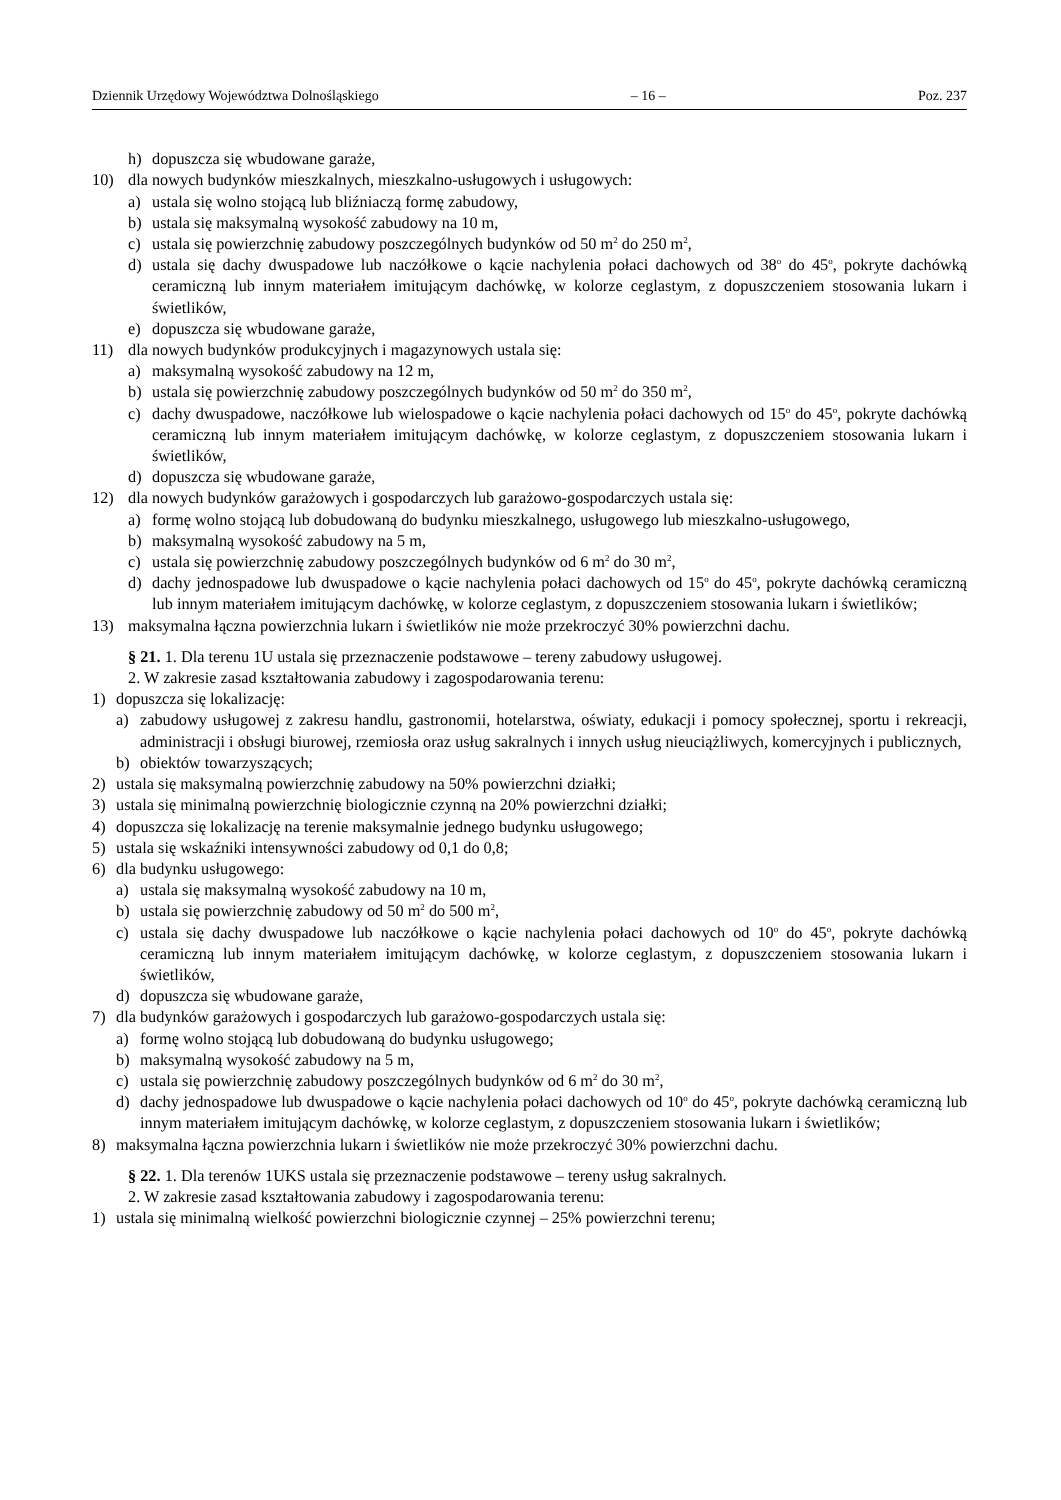Dziennik Urzędowy Województwa Dolnośląskiego – 16 – Poz. 237
h) dopuszcza się wbudowane garaże,
10) dla nowych budynków mieszkalnych, mieszkalno-usługowych i usługowych:
a) ustala się wolno stojącą lub bliźniaczą formę zabudowy,
b) ustala się maksymalną wysokość zabudowy na 10 m,
c) ustala się powierzchnię zabudowy poszczególnych budynków od 50 m<sup>2</sup> do 250 m<sup>2</sup>,
d) ustala się dachy dwuspadowe lub naczółkowe o kącie nachylenia połaci dachowych od 38<sup>o</sup> do 45<sup>o</sup>, pokryte dachówką ceramiczną lub innym materiałem imitującym dachówkę, w kolorze ceglastym, z dopuszczeniem stosowania lukarn i świetlików,
e) dopuszcza się wbudowane garaże,
11) dla nowych budynków produkcyjnych i magazynowych ustala się:
a) maksymalną wysokość zabudowy na 12 m,
b) ustala się powierzchnię zabudowy poszczególnych budynków od 50 m<sup>2</sup> do 350 m<sup>2</sup>,
c) dachy dwuspadowe, naczółkowe lub wielospadowe o kącie nachylenia połaci dachowych od 15<sup>o</sup> do 45<sup>o</sup>, pokryte dachówką ceramiczną lub innym materiałem imitującym dachówkę, w kolorze ceglastym, z dopuszczeniem stosowania lukarn i świetlików,
d) dopuszcza się wbudowane garaże,
12) dla nowych budynków garażowych i gospodarczych lub garażowo-gospodarczych ustala się:
a) formę wolno stojącą lub dobudowaną do budynku mieszkalnego, usługowego lub mieszkalno-usługowego,
b) maksymalną wysokość zabudowy na 5 m,
c) ustala się powierzchnię zabudowy poszczególnych budynków od 6 m<sup>2</sup> do 30 m<sup>2</sup>,
d) dachy jednospadowe lub dwuspadowe o kącie nachylenia połaci dachowych od 15<sup>o</sup> do 45<sup>o</sup>, pokryte dachówką ceramiczną lub innym materiałem imitującym dachówkę, w kolorze ceglastym, z dopuszczeniem stosowania lukarn i świetlików;
13) maksymalna łączna powierzchnia lukarn i świetlików nie może przekroczyć 30% powierzchni dachu.
§ 21. 1. Dla terenu 1U ustala się przeznaczenie podstawowe – tereny zabudowy usługowej.
2. W zakresie zasad kształtowania zabudowy i zagospodarowania terenu:
1) dopuszcza się lokalizację:
a) zabudowy usługowej z zakresu handlu, gastronomii, hotelarstwa, oświaty, edukacji i pomocy społecznej, sportu i rekreacji, administracji i obsługi biurowej, rzemiosła oraz usług sakralnych i innych usług nieuciążliwych, komercyjnych i publicznych,
b) obiektów towarzyszących;
2) ustala się maksymalną powierzchnię zabudowy na 50% powierzchni działki;
3) ustala się minimalną powierzchnię biologicznie czynną na 20% powierzchni działki;
4) dopuszcza się lokalizację na terenie maksymalnie jednego budynku usługowego;
5) ustala się wskaźniki intensywności zabudowy od 0,1 do 0,8;
6) dla budynku usługowego:
a) ustala się maksymalną wysokość zabudowy na 10 m,
b) ustala się powierzchnię zabudowy od 50 m<sup>2</sup> do 500 m<sup>2</sup>,
c) ustala się dachy dwuspadowe lub naczółkowe o kącie nachylenia połaci dachowych od 10<sup>o</sup> do 45<sup>o</sup>, pokryte dachówką ceramiczną lub innym materiałem imitującym dachówkę, w kolorze ceglastym, z dopuszczeniem stosowania lukarn i świetlików,
d) dopuszcza się wbudowane garaże,
7) dla budynków garażowych i gospodarczych lub garażowo-gospodarczych ustala się:
a) formę wolno stojącą lub dobudowaną do budynku usługowego;
b) maksymalną wysokość zabudowy na 5 m,
c) ustala się powierzchnię zabudowy poszczególnych budynków od 6 m<sup>2</sup> do 30 m<sup>2</sup>,
d) dachy jednospadowe lub dwuspadowe o kącie nachylenia połaci dachowych od 10<sup>o</sup> do 45<sup>o</sup>, pokryte dachówką ceramiczną lub innym materiałem imitującym dachówkę, w kolorze ceglastym, z dopuszczeniem stosowania lukarn i świetlików;
8) maksymalna łączna powierzchnia lukarn i świetlików nie może przekroczyć 30% powierzchni dachu.
§ 22. 1. Dla terenów 1UKS ustala się przeznaczenie podstawowe – tereny usług sakralnych.
2. W zakresie zasad kształtowania zabudowy i zagospodarowania terenu:
1) ustala się minimalną wielkość powierzchni biologicznie czynnej – 25% powierzchni terenu;